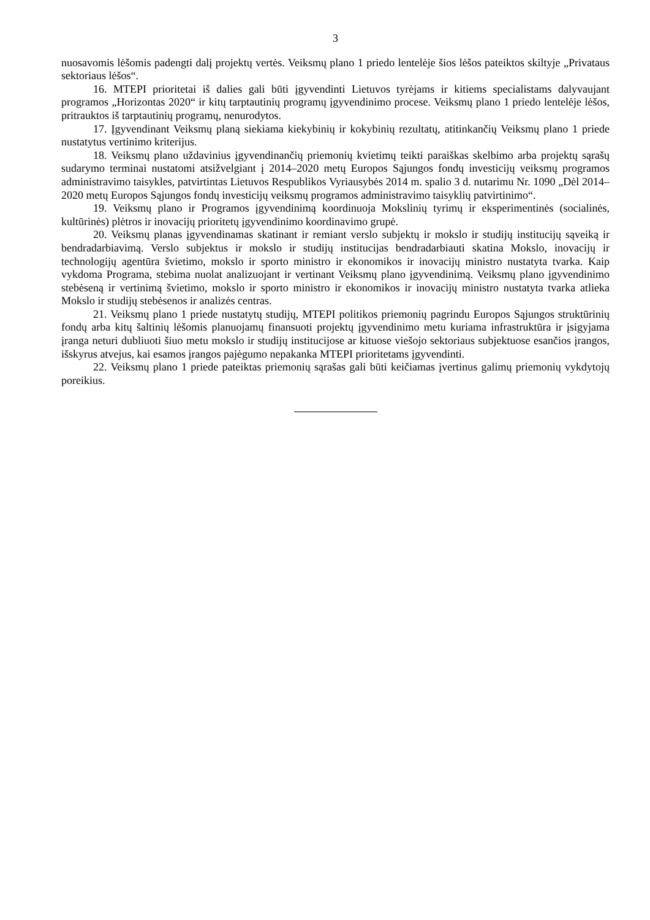3
nuosavomis lėšomis padengti dalį projektų vertės. Veiksmų plano 1 priedo lentelėje šios lėšos pateiktos skiltyje „Privataus sektoriaus lėšos“.
16. MTEPI prioritetai iš dalies gali būti įgyvendinti Lietuvos tyrėjams ir kitiems specialistams dalyvaujant programos „Horizontas 2020“ ir kitų tarptautinių programų įgyvendinimo procese. Veiksmų plano 1 priedo lentelėje lėšos, pritrauktos iš tarptautinių programų, nenurodytos.
17. Įgyvendinant Veiksmų planą siekiama kiekybinių ir kokybinių rezultatų, atitinkančių Veiksmų plano 1 priede nustatytus vertinimo kriterijus.
18. Veiksmų plano uždavinius įgyvendinančių priemonių kvietimų teikti paraiškas skelbimo arba projektų sąrašų sudarymo terminai nustatomi atsižvelgiant į 2014–2020 metų Europos Sąjungos fondų investicijų veiksmų programos administravimo taisykles, patvirtintas Lietuvos Respublikos Vyriausybės 2014 m. spalio 3 d. nutarimu Nr. 1090 „Dėl 2014–2020 metų Europos Sąjungos fondų investicijų veiksmų programos administravimo taisyklių patvirtinimo“.
19. Veiksmų plano ir Programos įgyvendinimą koordinuoja Mokslinių tyrimų ir eksperimentinės (socialinės, kultūrinės) plėtros ir inovacijų prioritetų įgyvendinimo koordinavimo grupė.
20. Veiksmų planas įgyvendinamas skatinant ir remiant verslo subjektų ir mokslo ir studijų institucijų sąveiką ir bendradarbiavimą. Verslo subjektus ir mokslo ir studijų institucijas bendradarbiauti skatina Mokslo, inovacijų ir technologijų agentūra švietimo, mokslo ir sporto ministro ir ekonomikos ir inovacijų ministro nustatyta tvarka. Kaip vykdoma Programa, stebima nuolat analizuojant ir vertinant Veiksmų plano įgyvendinimą. Veiksmų plano įgyvendinimo stebėseną ir vertinimą švietimo, mokslo ir sporto ministro ir ekonomikos ir inovacijų ministro nustatyta tvarka atlieka Mokslo ir studijų stebėsenos ir analizės centras.
21. Veiksmų plano 1 priede nustatytų studijų, MTEPI politikos priemonių pagrindu Europos Sąjungos struktūrinių fondų arba kitų šaltinių lėšomis planuojamų finansuoti projektų įgyvendinimo metu kuriama infrastruktūra ir įsigyjama įranga neturi dubliuoti šiuo metu mokslo ir studijų institucijose ar kituose viešojo sektoriaus subjektuose esančios įrangos, išskyrus atvejus, kai esamos įrangos pajėgumo nepakanka MTEPI prioritetams įgyvendinti.
22. Veiksmų plano 1 priede pateiktas priemonių sąrašas gali būti keičiamas įvertinus galimų priemonių vykdytojų poreikius.